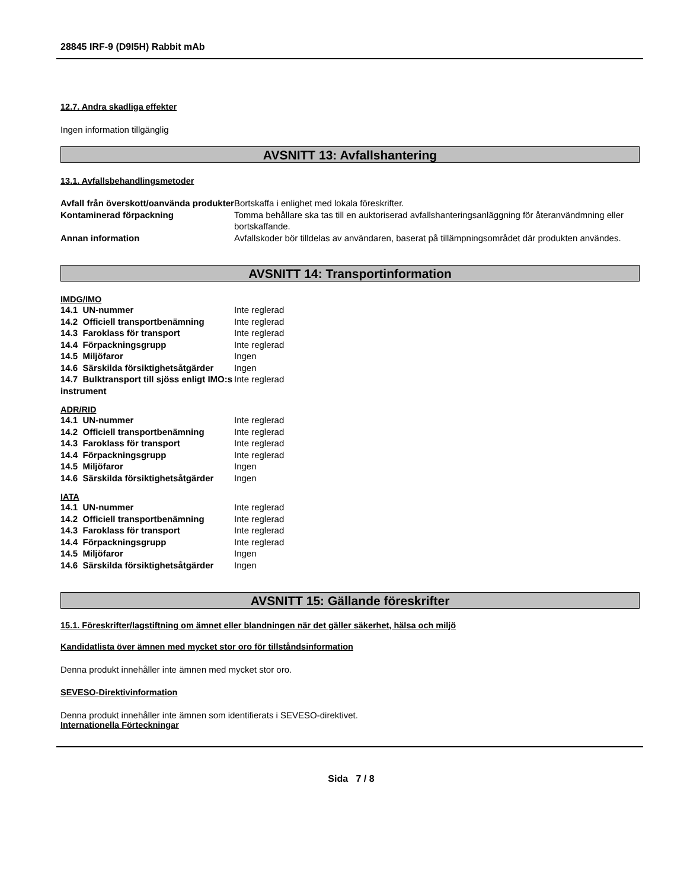28845 IRF-9 (D9I5H) Rabbit mAb
12.7. Andra skadliga effekter
Ingen information tillgänglig
AVSNITT 13: Avfallshantering
13.1. Avfallsbehandlingsmetoder
| Avfall från överskott/oanvända produkter | Bortskaffa i enlighet med lokala föreskrifter. |
| Kontaminerad förpackning | Tomma behållare ska tas till en auktoriserad avfallshanteringsanläggning för återanvändmning eller bortskaffande. |
| Annan information | Avfallskoder bör tilldelas av användaren, baserat på tillämpningsområdet där produkten användes. |
AVSNITT 14: Transportinformation
IMDG/IMO
| 14.1 UN-nummer | Inte reglerad |
| 14.2 Officiell transportbenämning | Inte reglerad |
| 14.3 Faroklass för transport | Inte reglerad |
| 14.4 Förpackningsgrupp | Inte reglerad |
| 14.5 Miljöfaror | Ingen |
| 14.6 Särskilda försiktighetsåtgärder | Ingen |
| 14.7 Bulktransport till sjöss enligt IMO:s instrument | Inte reglerad |
ADR/RID
| 14.1 UN-nummer | Inte reglerad |
| 14.2 Officiell transportbenämning | Inte reglerad |
| 14.3 Faroklass för transport | Inte reglerad |
| 14.4 Förpackningsgrupp | Inte reglerad |
| 14.5 Miljöfaror | Ingen |
| 14.6 Särskilda försiktighetsåtgärder | Ingen |
IATA
| 14.1 UN-nummer | Inte reglerad |
| 14.2 Officiell transportbenämning | Inte reglerad |
| 14.3 Faroklass för transport | Inte reglerad |
| 14.4 Förpackningsgrupp | Inte reglerad |
| 14.5 Miljöfaror | Ingen |
| 14.6 Särskilda försiktighetsåtgärder | Ingen |
AVSNITT 15: Gällande föreskrifter
15.1. Föreskrifter/lagstiftning om ämnet eller blandningen när det gäller säkerhet, hälsa och miljö
Kandidatlista över ämnen med mycket stor oro för tillståndsinformation
Denna produkt innehåller inte ämnen med mycket stor oro.
SEVESO-Direktivinformation
Denna produkt innehåller inte ämnen som identifierats i SEVESO-direktivet.
Internationella Förteckningar
Sida 7 / 8